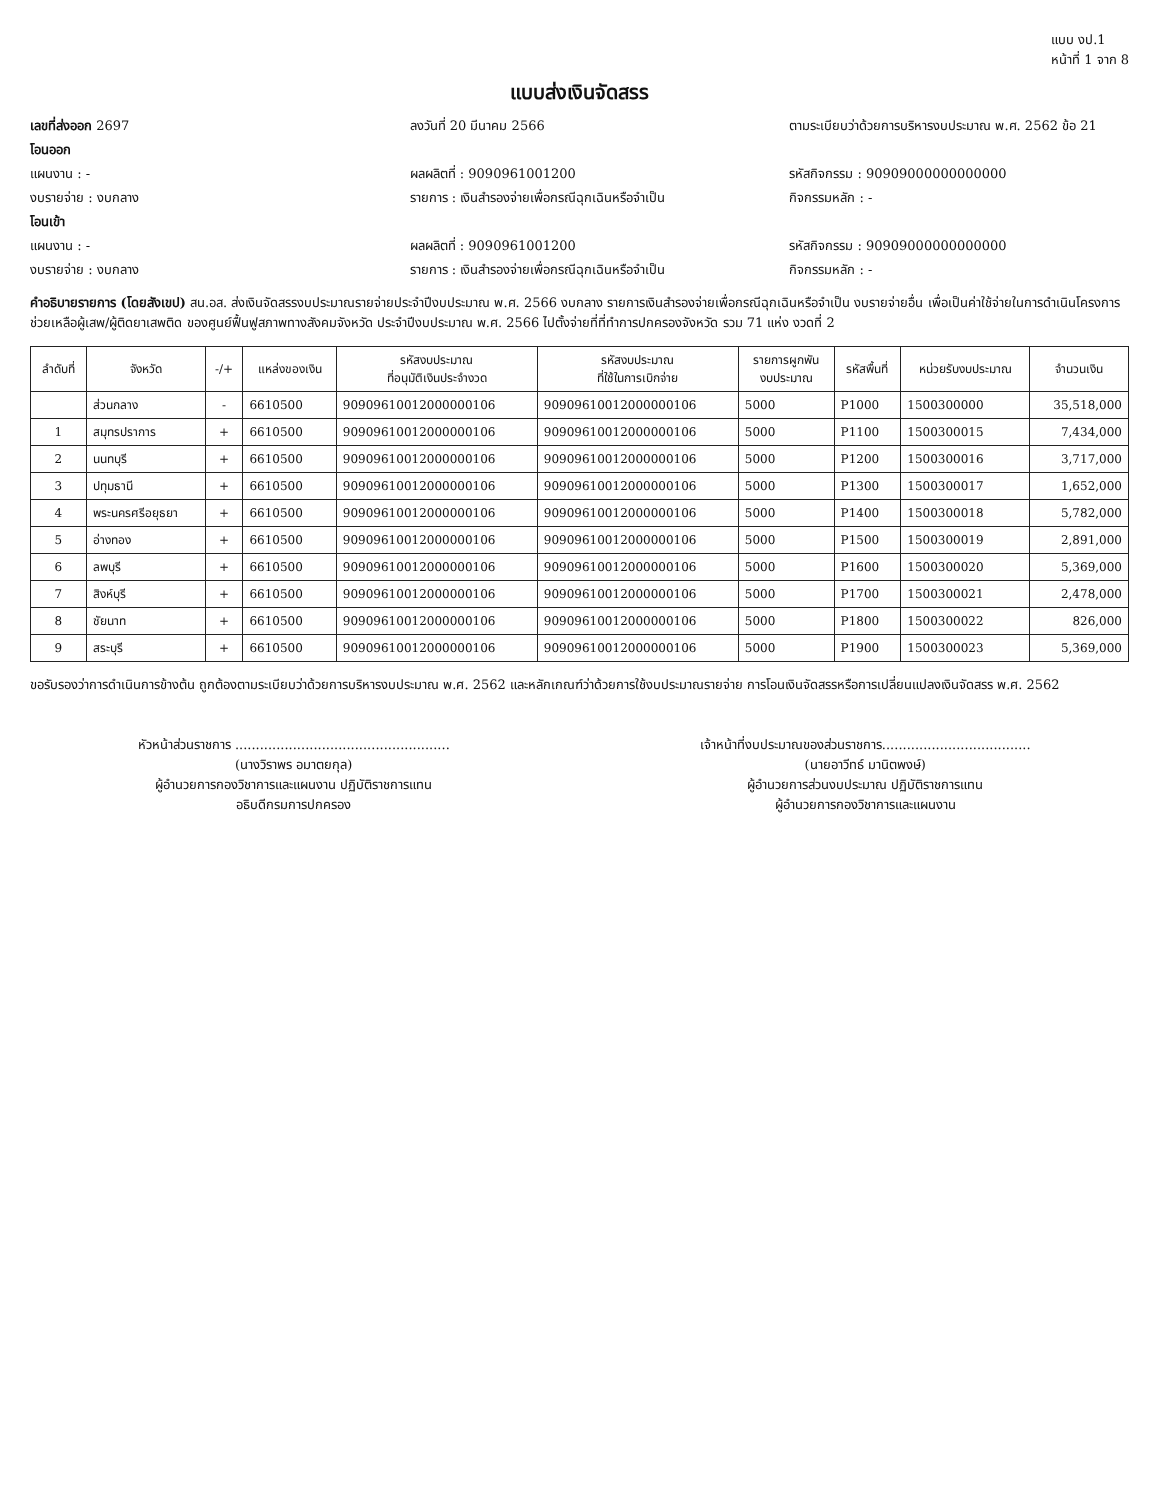แบบ งป.1
หน้าที่ 1 จาก 8
แบบส่งเงินจัดสรร
เลขที่ส่งออก 2697 ลงวันที่ 20 มีนาคม 2566 ตามระเบียบว่าด้วยการบริหารงบประมาณ พ.ศ. 2562 ข้อ 21
โอนออก
แผนงาน : - ผลผลิตที่ : 9090961001200 รหัสกิจกรรม : 90909000000000000
งบรายจ่าย : งบกลาง รายการ : เงินสำรองจ่ายเพื่อกรณีฉุกเฉินหรือจำเป็น กิจกรรมหลัก : -
โอนเข้า
แผนงาน : - ผลผลิตที่ : 9090961001200 รหัสกิจกรรม : 90909000000000000
งบรายจ่าย : งบกลาง รายการ : เงินสำรองจ่ายเพื่อกรณีฉุกเฉินหรือจำเป็น กิจกรรมหลัก : -
คำอธิบายรายการ (โดยสังเขป) สน.อส. ส่งเงินจัดสรรงบประมาณรายจ่ายประจำปีงบประมาณ พ.ศ. 2566 งบกลาง รายการเงินสำรองจ่ายเพื่อกรณีฉุกเฉินหรือจำเป็น งบรายจ่ายอื่น เพื่อเป็นค่าใช้จ่ายในการดำเนินโครงการช่วยเหลือผู้เสพ/ผู้ติดยาเสพติด ของศูนย์ฟื้นฟูสภาพทางสังคมจังหวัด ประจำปีงบประมาณ พ.ศ. 2566 ไปตั้งจ่ายที่ที่ทำการปกครองจังหวัด รวม 71 แห่ง งวดที่ 2
| ลำดับที่ | จังหวัด | -/+ | แหล่งของเงิน | รหัสงบประมาณ ที่อนุมัติเงินประจำงวด | รหัสงบประมาณ ที่ใช้ในการเบิกจ่าย | รายการผูกพัน งบประมาณ | รหัสพื้นที่ | หน่วยรับงบประมาณ | จำนวนเงิน |
| --- | --- | --- | --- | --- | --- | --- | --- | --- | --- |
| | ส่วนกลาง | - | 6610500 | 90909610012000000106 | 90909610012000000106 | 5000 | P1000 | 1500300000 | 35,518,000 |
| 1 | สมุทรปราการ | + | 6610500 | 90909610012000000106 | 90909610012000000106 | 5000 | P1100 | 1500300015 | 7,434,000 |
| 2 | นนทบุรี | + | 6610500 | 90909610012000000106 | 90909610012000000106 | 5000 | P1200 | 1500300016 | 3,717,000 |
| 3 | ปทุมธานี | + | 6610500 | 90909610012000000106 | 90909610012000000106 | 5000 | P1300 | 1500300017 | 1,652,000 |
| 4 | พระนครศรีอยุธยา | + | 6610500 | 90909610012000000106 | 90909610012000000106 | 5000 | P1400 | 1500300018 | 5,782,000 |
| 5 | อ่างทอง | + | 6610500 | 90909610012000000106 | 90909610012000000106 | 5000 | P1500 | 1500300019 | 2,891,000 |
| 6 | ลพบุรี | + | 6610500 | 90909610012000000106 | 90909610012000000106 | 5000 | P1600 | 1500300020 | 5,369,000 |
| 7 | สิงห์บุรี | + | 6610500 | 90909610012000000106 | 90909610012000000106 | 5000 | P1700 | 1500300021 | 2,478,000 |
| 8 | ชัยนาท | + | 6610500 | 90909610012000000106 | 90909610012000000106 | 5000 | P1800 | 1500300022 | 826,000 |
| 9 | สระบุรี | + | 6610500 | 90909610012000000106 | 90909610012000000106 | 5000 | P1900 | 1500300023 | 5,369,000 |
ขอรับรองว่าการดำเนินการข้างต้น ถูกต้องตามระเบียบว่าด้วยการบริหารงบประมาณ พ.ศ. 2562 และหลักเกณฑ์ว่าด้วยการใช้งบประมาณรายจ่าย การโอนเงินจัดสรรหรือการเปลี่ยนแปลงเงินจัดสรร พ.ศ. 2562
หัวหน้าส่วนราชการ ....................................................
(นางวิราพร อมาตยกุล)
ผู้อำนวยการกองวิชาการและแผนงาน ปฏิบัติราชการแทน
อธิบดีกรมการปกครอง
เจ้าหน้าที่งบประมาณของส่วนราชการ....................................
(นายอาวีทธ์ มานิตพงษ์)
ผู้อำนวยการส่วนงบประมาณ ปฏิบัติราชการแทน
ผู้อำนวยการกองวิชาการและแผนงาน